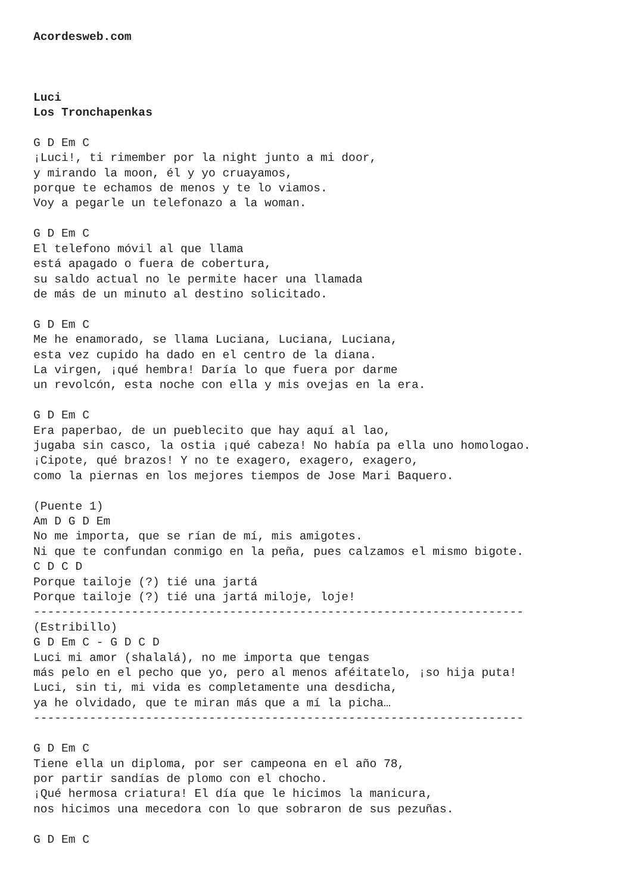Acordesweb.com



Luci
Los Tronchapenkas

G D Em C
¡Luci!, ti rimember por la night junto a mi door,
y mirando la moon, él y yo cruayamos,
porque te echamos de menos y te lo viamos.
Voy a pegarle un telefonazo a la woman.

G D Em C
El telefono móvil al que llama
está apagado o fuera de cobertura,
su saldo actual no le permite hacer una llamada
de más de un minuto al destino solicitado.

G D Em C
Me he enamorado, se llama Luciana, Luciana, Luciana,
esta vez cupido ha dado en el centro de la diana.
La virgen, ¡qué hembra! Daría lo que fuera por darme
un revolcón, esta noche con ella y mis ovejas en la era.

G D Em C
Era paperbao, de un pueblecito que hay aquí al lao,
jugaba sin casco, la ostia ¡qué cabeza! No había pa ella uno homologao.
¡Cipote, qué brazos! Y no te exagero, exagero, exagero,
como la piernas en los mejores tiempos de Jose Mari Baquero.

(Puente 1)
Am D G D Em
No me importa, que se rían de mí, mis amigotes.
Ni que te confundan conmigo en la peña, pues calzamos el mismo bigote.
C D C D
Porque tailoje (?) tié una jartá
Porque tailoje (?) tié una jartá miloje, loje!
----------------------------------------------------------------------
(Estribillo)
G D Em C - G D C D
Luci mi amor (shalalá), no me importa que tengas
más pelo en el pecho que yo, pero al menos aféitatelo, ¡so hija puta!
Luci, sin ti, mi vida es completamente una desdicha,
ya he olvidado, que te miran más que a mí la picha…
----------------------------------------------------------------------

G D Em C
Tiene ella un diploma, por ser campeona en el año 78,
por partir sandías de plomo con el chocho.
¡Qué hermosa criatura! El día que le hicimos la manicura,
nos hicimos una mecedora con lo que sobraron de sus pezuñas.

G D Em C